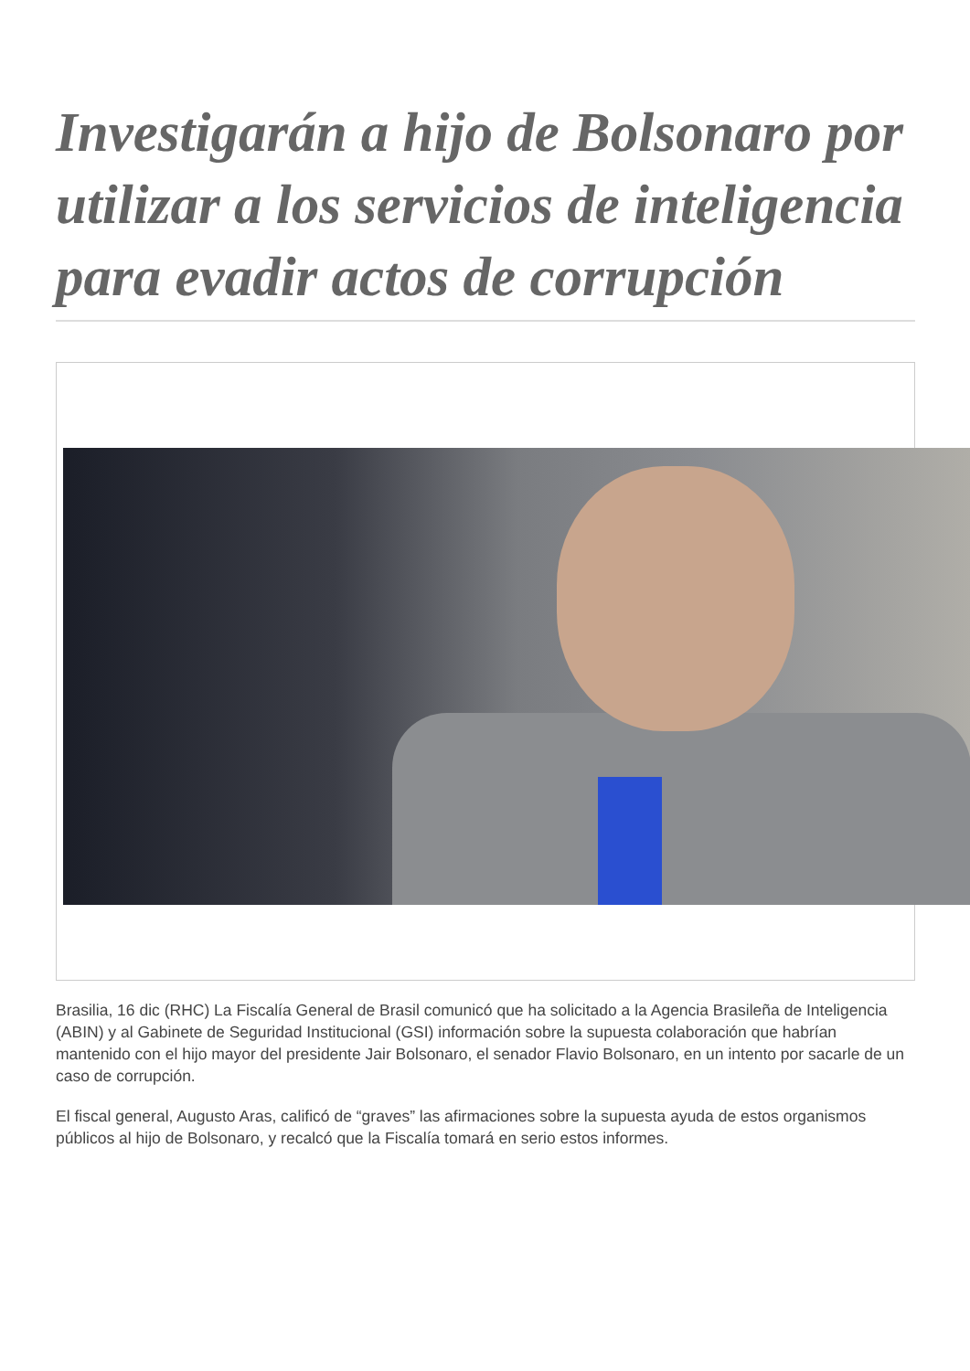Investigarán a hijo de Bolsonaro por utilizar a los servicios de inteligencia para evadir actos de corrupción
Brasilia, 16 dic (RHC) La Fiscalía General de Brasil comunicó que ha solicitado a la Agencia Brasileña de Inteligencia (ABIN) y al Gabinete de Seguridad Institucional (GSI) información sobre la supuesta colaboración que habrían mantenido con el hijo mayor del presidente Jair Bolsonaro, el senador Flavio Bolsonaro, en un intento por sacarle de un caso de corrupción.
El fiscal general, Augusto Aras, calificó de “graves” las afirmaciones sobre la supuesta ayuda de estos organismos públicos al hijo de Bolsonaro, y recalcó que la Fiscalía tomará en serio estos informes.